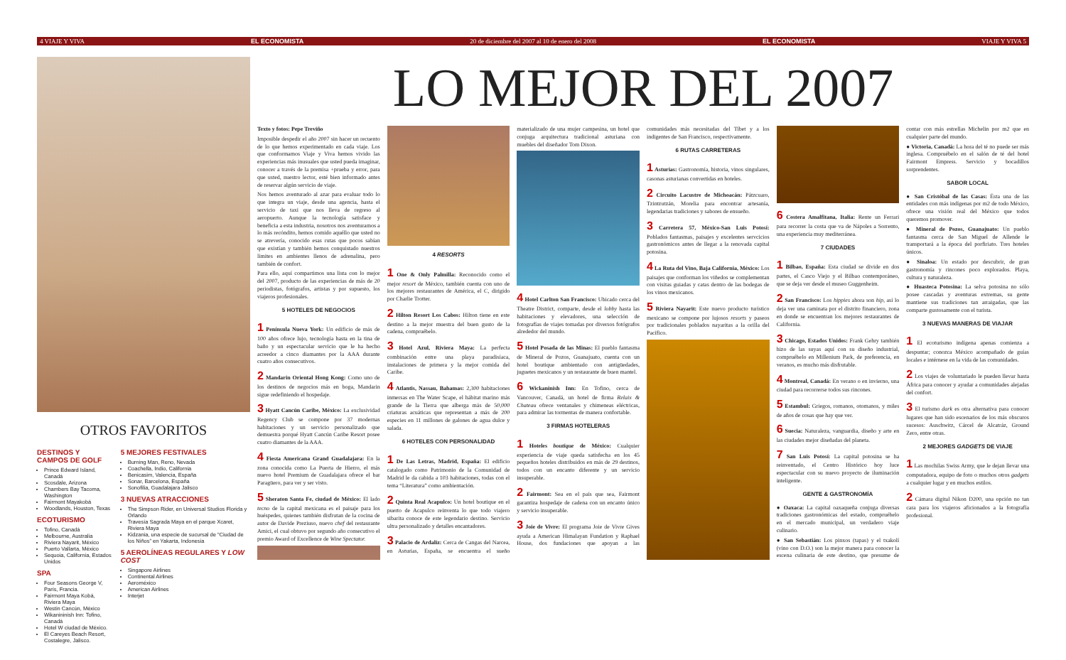4 VIAJE Y VIVA EL ECONOMISTA 20 de diciembre del 2007 al 10 de enero del 2008 EL ECONOMISTA VIAJE Y VIVA 5
OTROS FAVORITOS
DESTINOS Y CAMPOS DE GOLF
Prince Edward Island, Canadá
Scosdale, Arizona
Chambers Bay Tacoma, Washington
Fairmont Mayakobá
Woodlands, Houston, Texas
ECOTURISMO
Tofino, Canadá
Melbourne, Australia
Riviera Nayarit, México
Puerto Vallarta, México
Sequoia, California, Estados Unidos
SPA
Four Seasons George V, París, Francia.
Fairmont Maya Kobá, Riviera Maya
Westin Cancún, México
Wikanininish Inn: Tofino, Canadá
Hotel W ciudad de México.
El Careyes Beach Resort, Costalegre, Jalisco.
5 MEJORES FESTIVALES
Burning Man, Reno, Nevada
Coachella, Indio, California
Benicasim, Valencia, España
Sonar, Barcelona, España
Sonofilia, Guadalajara Jalisco
3 NUEVAS ATRACCIONES
The Simpson Rider, en Universal Studios Florida y Orlando
Travesía Sagrada Maya en el parque Xcaret, Riviera Maya
Kidzania, una especie de sucursal de “Ciudad de los Niños” en Yakarta, Indonesia
5 AEROLÍNEAS REGULARES Y LOW COST
Singapore Airlines
Continental Airlines
Aeroméxico
American Airlines
Interjet
LO MEJOR DEL 2007
Texto y fotos: Pepe Treviño
Imposible despedir el año 2007 sin hacer un recuento de lo que hemos experimentado en cada viaje. Los que conformamos Viaje y Viva hemos vivido las experiencias más inusuales que usted pueda imaginar, conocer a través de la premisa +prueba y error, para que usted, nuestro lector, esté bien informado antes de reservar algún servicio de viaje.
Nos hemos aventurado al azar para evaluar todo lo que integra un viaje, desde una agencia, hasta el servicio de taxi que nos lleva de regreso al aeropuerto. Aunque la tecnología satisface y beneficia a esta industria, nosotros nos aventuramos a lo más recóndito, hemos comido aquéllo que usted no se atrevería, conocido esas rutas que pocos sabían que existían y también hemos conquistado nuestros límites en ambientes llenos de adrenalina, pero también de confort.
Para ello, aquí compartimos una lista con lo mejor del 2007, producto de las experiencias de más de 20 periodistas, fotógrafos, artistas y por supuesto, los viajeros profesionales.
5 HOTELES DE NEGOCIOS
1 Península Nueva York: Un edificio de más de 100 años ofrece lujo, tecnología hasta en la tina de baño y un espectacular servicio que le ha hecho acreedor a cinco diamantes por la AAA durante cuatro años consecutivos.
2 Mandarin Oriental Hong Kong: Como uno de los destinos de negocios más en boga, Mandarin sigue redefiniendo el hospedaje.
3 Hyatt Cancún Caribe, México: La exclusividad Regency Club se compone por 37 modernas habitaciones y un servicio personalizado que demuestra porqué Hyatt Cancún Caribe Resort posee cuatro diamantes de la AAA.
4 Fiesta Americana Grand Guadalajara: En la zona conocida como La Puerta de Hierro, el más nuevo hotel Premium de Guadalajara ofrece el bar Paragüero, para ver y ser visto.
5 Sheraton Santa Fe, ciudad de México: El lado tecno de la capital mexicana es el paisaje para los huéspedes, quienes también disfrutan de la cocina de autor de Davide Preziuso, nuevo chef del restaurante Amici, el cual obtuvo por segundo año consecutivo el premio Award of Excellence de Wine Spectator.
4 RESORTS
1 One & Only Palmilla: Reconocido como el mejor resort de México, también cuenta con uno de los mejores restaurantes de América, el C, dirigido por Charlie Trotter.
2 Hilton Resort Los Cabos: Hilton tiene en este destino a la mejor muestra del buen gusto de la cadena, compruébelo.
3 Hotel Azul, Riviera Maya: La perfecta combinación entre una playa paradisíaca, instalaciones de primera y la mejor comida del Caribe.
4 Atlantis, Nassau, Bahamas: 2,300 habitaciones inmersas en The Water Scape, el hábitat marino más grande de la Tierra que alberga más de 50,000 criaturas acuáticas que representan a más de 200 especies en 11 millones de galones de agua dulce y salada.
6 HOTELES CON PERSONALIDAD
1 De Las Letras, Madrid, España: El edificio catalogado como Patrimonio de la Comunidad de Madrid le da cabida a 103 habitaciones, todas con el tema “Literatura” como ambientación.
2 Quinta Real Acapulco: Un hotel boutique en el puerto de Acapulco reinventa lo que todo viajero sibarita conoce de este legendario destino. Servicio ultra personalizado y detalles encantadores.
3 Palacio de Ardaliz: Cerca de Cangas del Narcea, en Asturias, España, se encuentra el sueño materializado de una mujer campesina, un hotel que conjuga arquitectura tradicional asturiana con muebles del diseñador Tom Dixon.
4 Hotel Carlton San Francisco: Ubicado cerca del Theatre District, comparte, desde el lobby hasta las habitaciones y elevadores, una selección de fotografías de viajes tomadas por diversos fotógrafos alrededor del mundo.
5 Hotel Posada de las Minas: El pueblo fantasma de Mineral de Pozos, Guanajuato, cuenta con un hotel boutique ambientado con antigüedades, juguetes mexicanos y un restaurante de buen mantel.
6 Wickaninish Inn: En Tofino, cerca de Vancouver, Canadá, un hotel de firma Relaix & Chateau ofrece ventanales y chimeneas eléctricas, para admirar las tormentas de manera confortable.
3 FIRMAS HOTELERAS
1 Hoteles boutique de México: Cualquier experiencia de viaje queda satisfecha en los 45 pequeños hoteles distribuidos en más de 29 destinos, todos con un encanto diferente y un servicio insuperable.
2 Fairmont: Sea en el país que sea, Fairmont garantiza hospedaje de cadena con un encanto único y servicio insuperable.
3 Joie de Vivre: El programa Joie de Vivre Gives ayuda a American Himalayan Fundation y Raphael House, dos fundaciones que apoyan a las comunidades más necesitadas del Tíbet y a los indigentes de San Francisco, respectivamente.
6 RUTAS CARRETERAS
1 Asturias: Gastronomía, historia, vinos singulares, casonas asturianas convertidas en hoteles.
2 Circuito Lacustre de Michoacán: Pátzcuaro, Tzintzutzán, Morelia para encontrar artesanía, legendarias tradiciones y sabores de ensueño.
3 Carretera 57, México-San Luis Potosí: Poblados fantasmas, paisajes y excelentes servcicios gastronómicos antes de llegar a la renovada capital potosina.
4 La Ruta del Vino, Baja California, México: Los paisajes que conforman los viñedos se complementan con visitas guiadas y catas dentro de las bodegas de los vinos mexicanos.
5 Riviera Nayarit: Este nuevo producto turístico mexicano se compone por lujosos resorts y paseos por tradicionales poblados nayaritas a la orilla del Pacífico.
6 Costera Amalfitana, Italia: Rente un Ferrari para recorrer la costa que va de Nápoles a Sorrento, una experiencia muy mediterránea.
7 CIUDADES
1 Bilbao, España: Esta ciudad se divide en dos partes, el Casco Viejo y el Bilbao contemporáneo, que se deja ver desde el museo Guggenheim.
2 San Francisco: Los hippies ahora son hip, así lo deja ver una caminata por el distrito financiero, zona en donde se encuentran los mejores restaurantes de California.
3 Chicago, Estados Unidos: Frank Gehry también hizo de las suyas aquí con su diseño industrial, compruébelo en Millenium Park, de preferencia, en veranos, es mucho más disfrutable.
4 Montreal, Canadá: En verano o en invierno, una ciudad para recorrerse todos sus rincones.
5 Estambul: Griegos, romanos, otomanos, y miles de años de cosas que hay que ver.
6 Suecia: Naturaleza, vanguardia, diseño y arte en las ciudades mejor diseñadas del planeta.
7 San Luis Potosí: La capital potosina se ha reinventado, el Centro Histórico hoy luce espectacular con su nuevo proyecto de iluminación inteligente.
GENTE & GASTRONOMÍA
● Oaxaca: La capital oaxaqueña conjuga diversas tradiciones gastronómicas del estado, compruébelo en el mercado municipal, un verdadero viaje culinario.
● San Sebastián: Los pinxos (tapas) y el txakolí (vino con D.O.) son la mejor manera para conocer la escena culinaria de este destino, que presume de contar con más estrellas Michelin por m2 que en cualquier parte del mundo.
● Victoria, Canadá: La hora del té no puede ser más inglesa. Compruébelo en el salón de té del hotel Fairmont Empress. Servicio y bocadillos sorprendentes.
SABOR LOCAL
● San Cristóbal de las Casas: Ésta una de las entidades con más indígenas por m2 de todo México, ofrece una visión real del México que todos queremos promover.
● Mineral de Pozos, Guanajuato: Un pueblo fantasma cerca de San Miguel de Allende le transportará a la época del porfiriato. Tres hoteles únicos.
● Sinaloa: Un estado por descubrir, de gran gastronomía y rincones poco explorados. Playa, cultura y naturaleza.
● Huasteca Potosina: La selva potosina no sólo posee cascadas y aventuras extremas, su gente mantiene sus tradiciones tan arraigadas, que las comparte gustosamente con el turista.
3 NUEVAS MANERAS DE VIAJAR
1 El ecoturismo indígena apenas comienza a despuntar; conozca México acompañado de guías locales e intérnese en la vida de las comunidades.
2 Los viajes de voluntariado le pueden llevar hasta África para conocer y ayudar a comunidades alejadas del confort.
3 El turismo dark es otra alternativa para conocer lugares que han sido escenarios de los más obscuros sucesos: Auschwitz, Cárcel de Alcatráz, Ground Zero, entre otras.
2 MEJORES GADGETS DE VIAJE
1 Las mochilas Swiss Army, que le dejan llevar una computadora, equipo de foto o muchos otros gadgets a cualquier lugar y en muchos estilos.
2 Cámara digital Nikon D200, una opción no tan cara para los viajeros aficionados a la fotografía profesional.